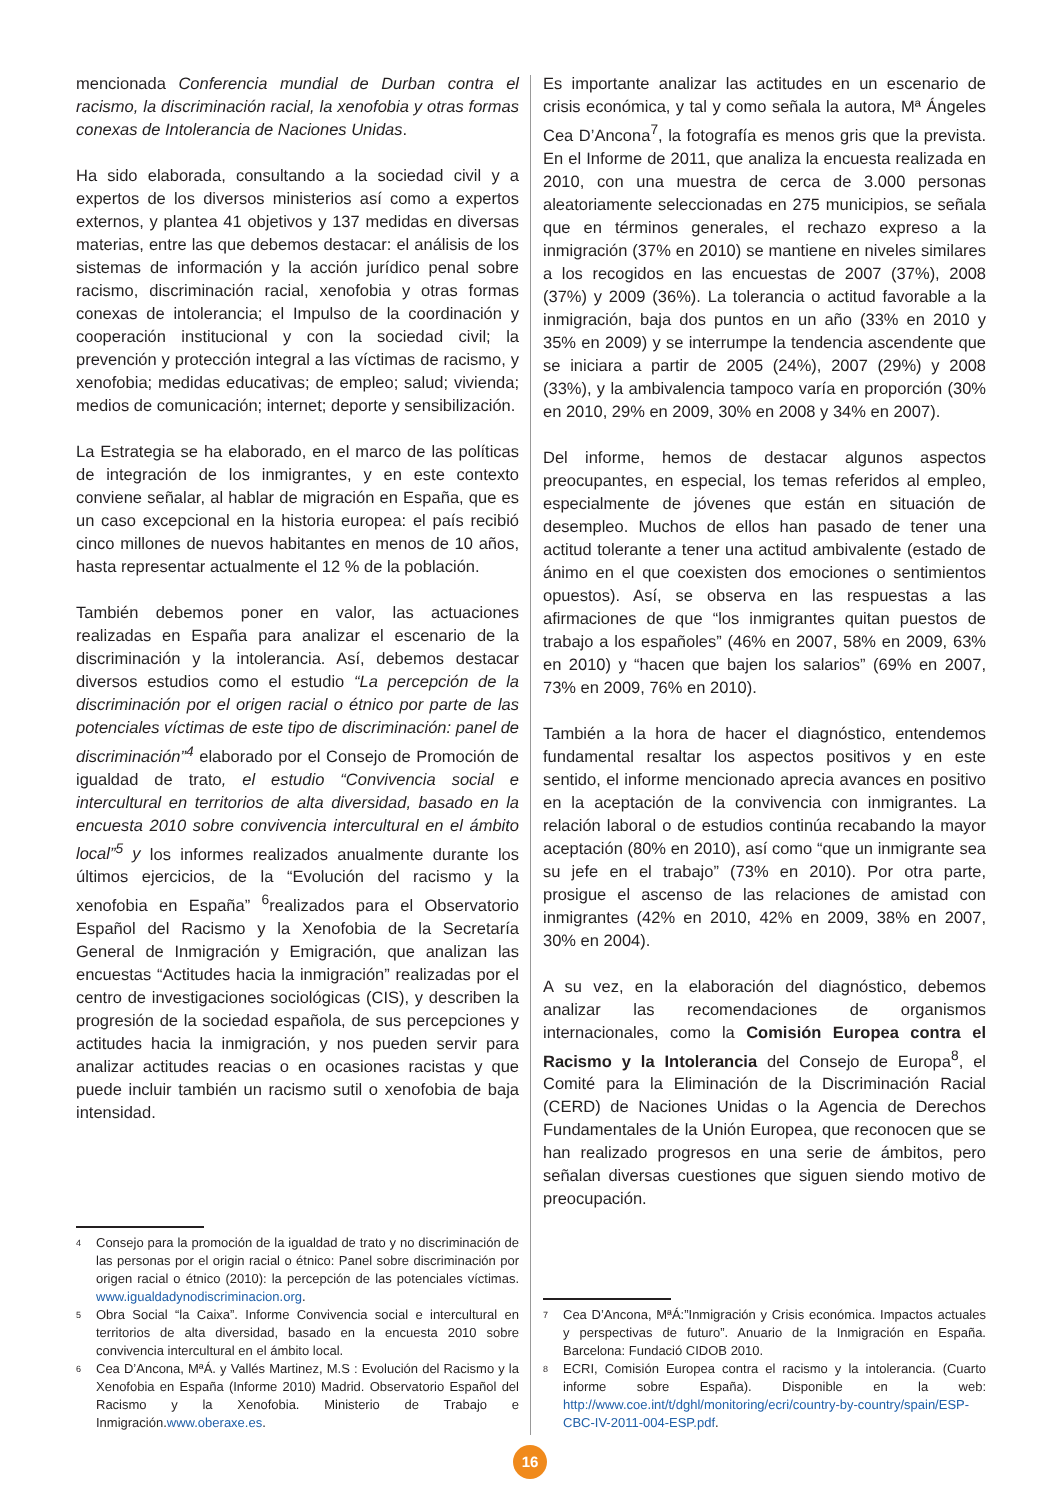mencionada Conferencia mundial de Durban contra el racismo, la discriminación racial, la xenofobia y otras formas conexas de Intolerancia de Naciones Unidas.
Ha sido elaborada, consultando a la sociedad civil y a expertos de los diversos ministerios así como a expertos externos, y plantea 41 objetivos y 137 medidas en diversas materias, entre las que debemos destacar: el análisis de los sistemas de información y la acción jurídico penal sobre racismo, discriminación racial, xenofobia y otras formas conexas de intolerancia; el Impulso de la coordinación y cooperación institucional y con la sociedad civil; la prevención y protección integral a las víctimas de racismo, y xenofobia; medidas educativas; de empleo; salud; vivienda; medios de comunicación; internet; deporte y sensibilización.
La Estrategia se ha elaborado, en el marco de las políticas de integración de los inmigrantes, y en este contexto conviene señalar, al hablar de migración en España, que es un caso excepcional en la historia europea: el país recibió cinco millones de nuevos habitantes en menos de 10 años, hasta representar actualmente el 12 % de la población.
También debemos poner en valor, las actuaciones realizadas en España para analizar el escenario de la discriminación y la intolerancia. Así, debemos destacar diversos estudios como el estudio “La percepción de la discriminación por el origen racial o étnico por parte de las potenciales víctimas de este tipo de discriminación: panel de discriminación”<sup>4</sup> elaborado por el Consejo de Promoción de igualdad de trato, el estudio “Convivencia social e intercultural en territorios de alta diversidad, basado en la encuesta 2010 sobre convivencia intercultural en el ámbito local”<sup>5</sup> y los informes realizados anualmente durante los últimos ejercicios, de la “Evolución del racismo y la xenofobia en España” <sup>6</sup>realizados para el Observatorio Español del Racismo y la Xenofobia de la Secretaría General de Inmigración y Emigración, que analizan las encuestas “Actitudes hacia la inmigración” realizadas por el centro de investigaciones sociológicas (CIS), y describen la progresión de la sociedad española, de sus percepciones y actitudes hacia la inmigración, y nos pueden servir para analizar actitudes reacias o en ocasiones racistas y que puede incluir también un racismo sutil o xenofobia de baja intensidad.
4 Consejo para la promoción de la igualdad de trato y no discriminación de las personas por el origin racial o étnico: Panel sobre discriminación por origen racial o étnico (2010): la percepción de las potenciales víctimas. www.igualdadynodiscriminacion.org.
5 Obra Social “la Caixa”. Informe Convivencia social e intercultural en territorios de alta diversidad, basado en la encuesta 2010 sobre convivencia intercultural en el ámbito local.
6 Cea D’Ancona, MªÁ. y Vallés Martinez, M.S : Evolución del Racismo y la Xenofobia en España (Informe 2010) Madrid. Observatorio Español del Racismo y la Xenofobia. Ministerio de Trabajo e Inmigración.www.oberaxe.es.
Es importante analizar las actitudes en un escenario de crisis económica, y tal y como señala la autora, Mª Ángeles Cea D’Ancona<sup>7</sup>, la fotografía es menos gris que la prevista. En el Informe de 2011, que analiza la encuesta realizada en 2010, con una muestra de cerca de 3.000 personas aleatoriamente seleccionadas en 275 municipios, se señala que en términos generales, el rechazo expreso a la inmigración (37% en 2010) se mantiene en niveles similares a los recogidos en las encuestas de 2007 (37%), 2008 (37%) y 2009 (36%). La tolerancia o actitud favorable a la inmigración, baja dos puntos en un año (33% en 2010 y 35% en 2009) y se interrumpe la tendencia ascendente que se iniciara a partir de 2005 (24%), 2007 (29%) y 2008 (33%), y la ambivalencia tampoco varía en proporción (30% en 2010, 29% en 2009, 30% en 2008 y 34% en 2007).
Del informe, hemos de destacar algunos aspectos preocupantes, en especial, los temas referidos al empleo, especialmente de jóvenes que están en situación de desempleo. Muchos de ellos han pasado de tener una actitud tolerante a tener una actitud ambivalente (estado de ánimo en el que coexisten dos emociones o sentimientos opuestos). Así, se observa en las respuestas a las afirmaciones de que “los inmigrantes quitan puestos de trabajo a los españoles” (46% en 2007, 58% en 2009, 63% en 2010) y “hacen que bajen los salarios” (69% en 2007, 73% en 2009, 76% en 2010).
También a la hora de hacer el diagnóstico, entendemos fundamental resaltar los aspectos positivos y en este sentido, el informe mencionado aprecia avances en positivo en la aceptación de la convivencia con inmigrantes. La relación laboral o de estudios continúa recabando la mayor aceptación (80% en 2010), así como “que un inmigrante sea su jefe en el trabajo” (73% en 2010). Por otra parte, prosigue el ascenso de las relaciones de amistad con inmigrantes (42% en 2010, 42% en 2009, 38% en 2007, 30% en 2004).
A su vez, en la elaboración del diagnóstico, debemos analizar las recomendaciones de organismos internacionales, como la Comisión Europea contra el Racismo y la Intolerancia del Consejo de Europa<sup>8</sup>, el Comité para la Eliminación de la Discriminación Racial (CERD) de Naciones Unidas o la Agencia de Derechos Fundamentales de la Unión Europea, que reconocen que se han realizado progresos en una serie de ámbitos, pero señalan diversas cuestiones que siguen siendo motivo de preocupación.
7 Cea D’Ancona, MªÁ:”Inmigración y Crisis económica. Impactos actuales y perspectivas de futuro”. Anuario de la Inmigración en España. Barcelona: Fundació CIDOB 2010.
8 ECRI, Comisión Europea contra el racismo y la intolerancia. (Cuarto informe sobre España). Disponible en la web: http://www.coe.int/t/dghl/monitoring/ecri/country-by-country/spain/ESP-CBC-IV-2011-004-ESP.pdf.
16